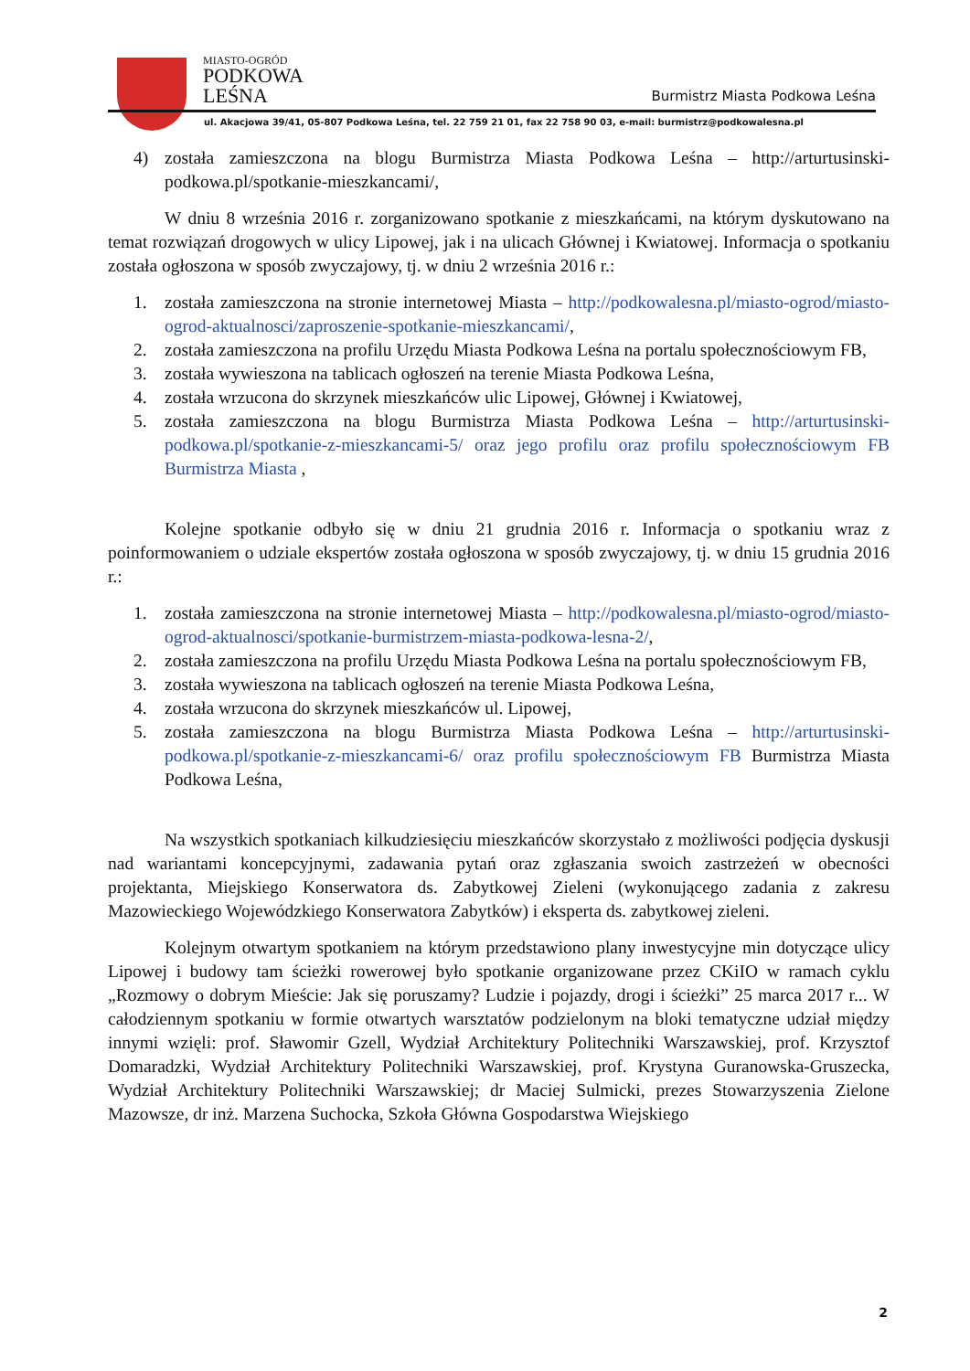MIASTO-OGRÓD
PODKOWA
LEŚNA
Burmistrz Miasta Podkowa Leśna
ul. Akacjowa 39/41, 05-807 Podkowa Leśna, tel. 22 759 21 01, fax 22 758 90 03, e-mail: burmistrz@podkowalesna.pl
4) została zamieszczona na blogu Burmistrza Miasta Podkowa Leśna – http://arturtusinski-podkowa.pl/spotkanie-mieszkancami/,
W dniu 8 września 2016 r. zorganizowano spotkanie z mieszkańcami, na którym dyskutowano na temat rozwiązań drogowych w ulicy Lipowej, jak i na ulicach Głównej i Kwiatowej. Informacja o spotkaniu została ogłoszona w sposób zwyczajowy, tj. w dniu 2 września 2016 r.:
1. została zamieszczona na stronie internetowej Miasta – http://podkowalesna.pl/miasto-ogrod/miasto-ogrod-aktualnosci/zaproszenie-spotkanie-mieszkancami/,
2. została zamieszczona na profilu Urzędu Miasta Podkowa Leśna na portalu społecznościowym FB,
3. została wywieszona na tablicach ogłoszeń na terenie Miasta Podkowa Leśna,
4. została wrzucona do skrzynek mieszkańców ulic Lipowej, Głównej i Kwiatowej,
5. została zamieszczona na blogu Burmistrza Miasta Podkowa Leśna – http://arturtusinski-podkowa.pl/spotkanie-z-mieszkancami-5/ oraz jego profilu oraz profilu społecznościowym FB Burmistrza Miasta ,
Kolejne spotkanie odbyło się w dniu 21 grudnia 2016 r. Informacja o spotkaniu wraz z poinformowaniem o udziale ekspertów została ogłoszona w sposób zwyczajowy, tj. w dniu 15 grudnia 2016 r.:
1. została zamieszczona na stronie internetowej Miasta – http://podkowalesna.pl/miasto-ogrod/miasto-ogrod-aktualnosci/spotkanie-burmistrzem-miasta-podkowa-lesna-2/,
2. została zamieszczona na profilu Urzędu Miasta Podkowa Leśna na portalu społecznościowym FB,
3. została wywieszona na tablicach ogłoszeń na terenie Miasta Podkowa Leśna,
4. została wrzucona do skrzynek mieszkańców ul. Lipowej,
5. została zamieszczona na blogu Burmistrza Miasta Podkowa Leśna – http://arturtusinski-podkowa.pl/spotkanie-z-mieszkancami-6/ oraz profilu społecznościowym FB Burmistrza Miasta Podkowa Leśna,
Na wszystkich spotkaniach kilkudziesięciu mieszkańców skorzystało z możliwości podjęcia dyskusji nad wariantami koncepcyjnymi, zadawania pytań oraz zgłaszania swoich zastrzeżeń w obecności projektanta, Miejskiego Konserwatora ds. Zabytkowej Zieleni (wykonującego zadania z zakresu Mazowieckiego Wojewódzkiego Konserwatora Zabytków) i eksperta ds. zabytkowej zieleni.
Kolejnym otwartym spotkaniem na którym przedstawiono plany inwestycyjne min dotyczące ulicy Lipowej i budowy tam ścieżki rowerowej było spotkanie organizowane przez CKiIO w ramach cyklu „Rozmowy o dobrym Mieście: Jak się poruszamy? Ludzie i pojazdy, drogi i ścieżki” 25 marca 2017 r... W całodziennym spotkaniu w formie otwartych warsztatów podzielonym na bloki tematyczne udział między innymi wzięli: prof. Sławomir Gzell, Wydział Architektury Politechniki Warszawskiej, prof. Krzysztof Domaradzki, Wydział Architektury Politechniki Warszawskiej, prof. Krystyna Guranowska-Gruszecka, Wydział Architektury Politechniki Warszawskiej; dr Maciej Sulmicki, prezes Stowarzyszenia Zielone Mazowsze, dr inż. Marzena Suchocka, Szkoła Główna Gospodarstwa Wiejskiego
2